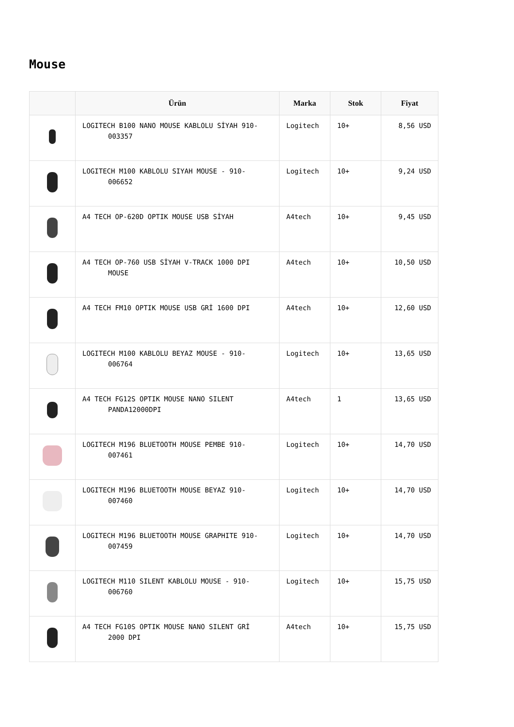Mouse
| | Ürün | Marka | Stok | Fiyat |
| --- | --- | --- | --- | --- |
| | LOGITECH B100 NANO MOUSE KABLOLU SİYAH 910- 003357 | Logitech | 10+ | 8,56 USD |
| | LOGITECH M100 KABLOLU SIYAH MOUSE - 910- 006652 | Logitech | 10+ | 9,24 USD |
| | A4 TECH OP-620D OPTIK MOUSE USB SİYAH | A4tech | 10+ | 9,45 USD |
| | A4 TECH OP-760 USB SİYAH V-TRACK 1000 DPI MOUSE | A4tech | 10+ | 10,50 USD |
| | A4 TECH FM10 OPTIK MOUSE USB GRİ 1600 DPI | A4tech | 10+ | 12,60 USD |
| | LOGITECH M100 KABLOLU BEYAZ MOUSE - 910- 006764 | Logitech | 10+ | 13,65 USD |
| | A4 TECH FG12S OPTIK MOUSE NANO SILENT PANDA12000DPI | A4tech | 1 | 13,65 USD |
| | LOGITECH M196 BLUETOOTH MOUSE PEMBE 910- 007461 | Logitech | 10+ | 14,70 USD |
| | LOGITECH M196 BLUETOOTH MOUSE BEYAZ 910- 007460 | Logitech | 10+ | 14,70 USD |
| | LOGITECH M196 BLUETOOTH MOUSE GRAPHITE 910- 007459 | Logitech | 10+ | 14,70 USD |
| | LOGITECH M110 SILENT KABLOLU MOUSE - 910- 006760 | Logitech | 10+ | 15,75 USD |
| | A4 TECH FG10S OPTIK MOUSE NANO SILENT GRİ 2000 DPI | A4tech | 10+ | 15,75 USD |